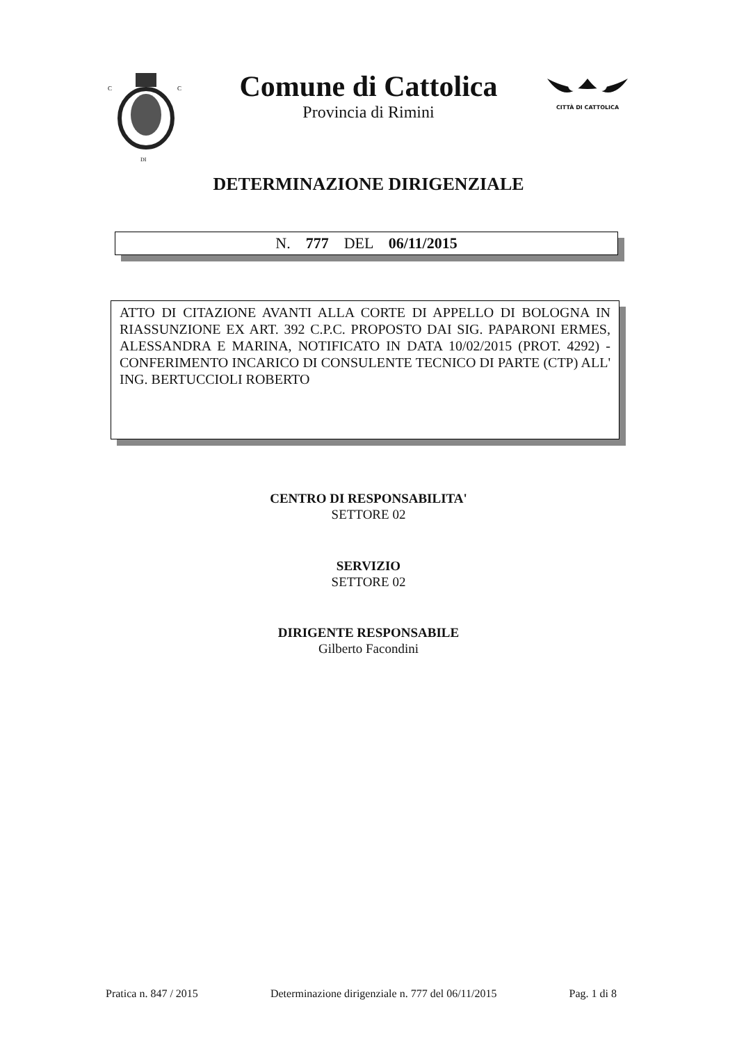C
C
DI
Comune di Cattolica
Provincia di Rimini
CITTÀ DI CATTOLICA
DETERMINAZIONE DIRIGENZIALE
N. 777 DEL 06/11/2015
ATTO DI CITAZIONE AVANTI ALLA CORTE DI APPELLO DI BOLOGNA IN RIASSUNZIONE EX ART. 392 C.P.C. PROPOSTO DAI SIG. PAPARONI ERMES, ALESSANDRA E MARINA, NOTIFICATO IN DATA 10/02/2015 (PROT. 4292) - CONFERIMENTO INCARICO DI CONSULENTE TECNICO DI PARTE (CTP) ALL' ING. BERTUCCIOLI ROBERTO
CENTRO DI RESPONSABILITA'
SETTORE 02
SERVIZIO
SETTORE 02
DIRIGENTE RESPONSABILE
Gilberto Facondini
Pratica n. 847 / 2015 Determinazione dirigenziale n. 777 del 06/11/2015 Pag. 1 di 8